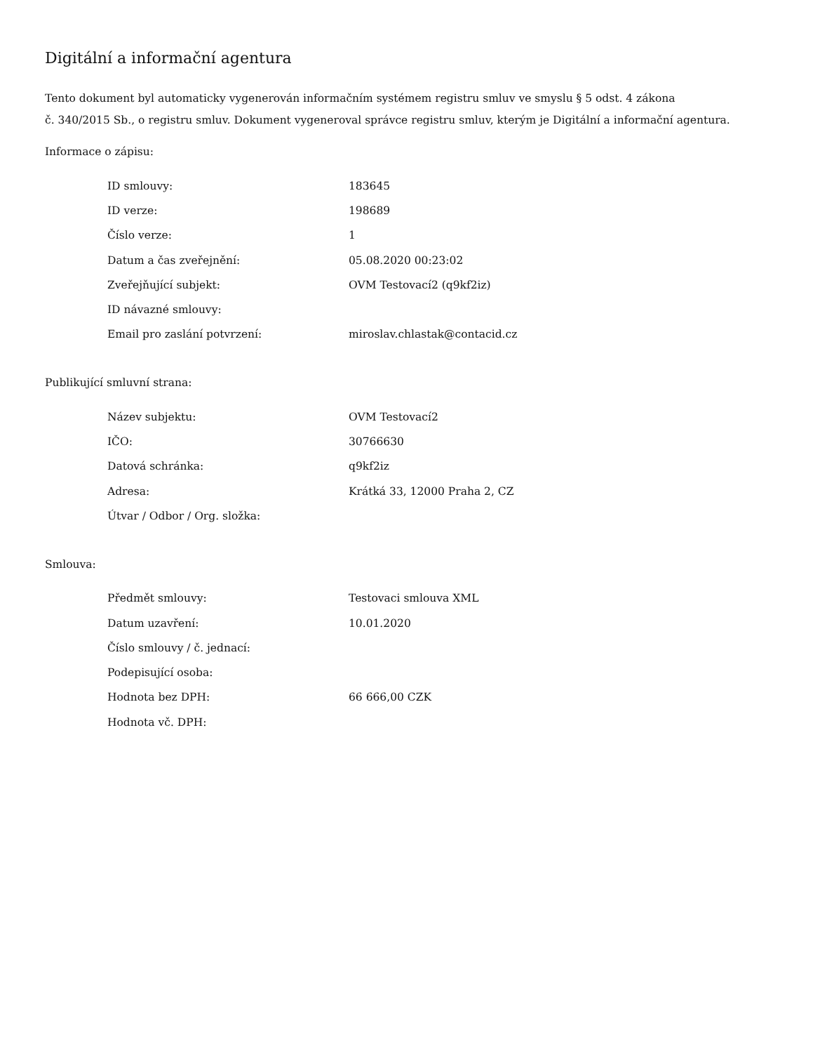Digitální a informační agentura
Tento dokument byl automaticky vygenerován informačním systémem registru smluv ve smyslu § 5 odst. 4 zákona
č. 340/2015 Sb., o registru smluv. Dokument vygeneroval správce registru smluv, kterým je Digitální a informační agentura.
Informace o zápisu:
| ID smlouvy: | 183645 |
| ID verze: | 198689 |
| Číslo verze: | 1 |
| Datum a čas zveřejnění: | 05.08.2020 00:23:02 |
| Zveřejňující subjekt: | OVM Testovací2 (q9kf2iz) |
| ID návazné smlouvy: | |
| Email pro zaslání potvrzení: | miroslav.chlastak@contacid.cz |
Publikující smluvní strana:
| Název subjektu: | OVM Testovací2 |
| IČO: | 30766630 |
| Datová schránka: | q9kf2iz |
| Adresa: | Krátká 33, 12000 Praha 2, CZ |
| Útvar / Odbor / Org. složka: | |
Smlouva:
| Předmět smlouvy: | Testovaci smlouva XML |
| Datum uzavření: | 10.01.2020 |
| Číslo smlouvy / č. jednací: | |
| Podepisující osoba: | |
| Hodnota bez DPH: | 66 666,00 CZK |
| Hodnota vč. DPH: | |